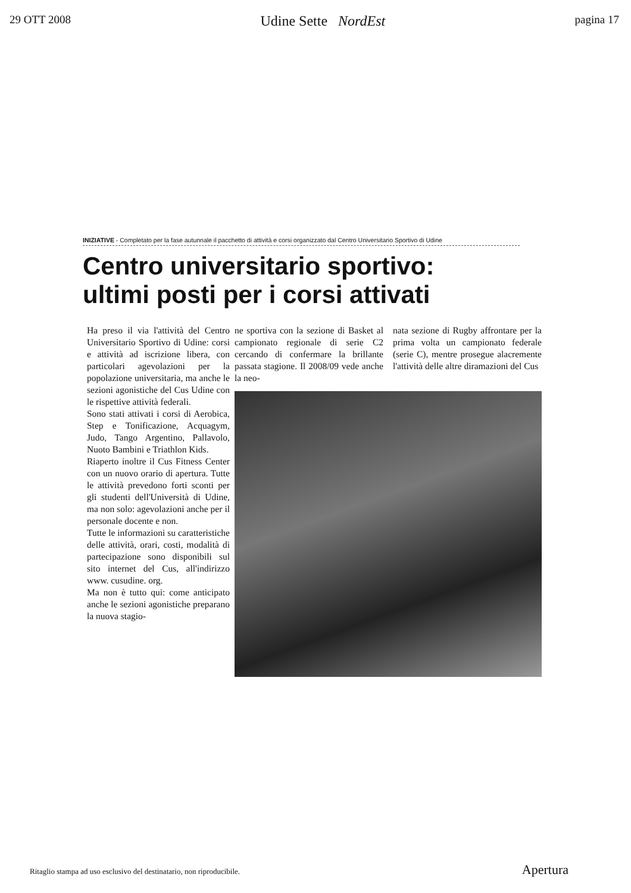29 OTT 2008 Udine Sette NordEst pagina 17
INIZIATIVE - Completato per la fase autunnale il pacchetto di attività e corsi organizzato dal Centro Universitario Sportivo di Udine
Centro universitario sportivo:
ultimi posti per i corsi attivati
Ha preso il via l'attività del Centro Universitario Sportivo di Udine: corsi e attività ad iscrizione libera, con particolari agevolazioni per la popolazione universitaria, ma anche le sezioni agonistiche del Cus Udine con le rispettive attività federali.
Sono stati attivati i corsi di Aerobica, Step e Tonificazione, Acquagym, Judo, Tango Argentino, Pallavolo, Nuoto Bambini e Triathlon Kids.
Riaperto inoltre il Cus Fitness Center con un nuovo orario di apertura. Tutte le attività prevedono forti sconti per gli studenti dell'Università di Udine, ma non solo: agevolazioni anche per il personale docente e non.
Tutte le informazioni su caratteristiche delle attività, orari, costi, modalità di partecipazione sono disponibili sul sito internet del Cus, all'indirizzo www. cusudine. org.
Ma non è tutto qui: come anticipato anche le sezioni agonistiche preparano la nuova stagio-
ne sportiva con la sezione di Basket al campionato regionale di serie C2 cercando di confermare la brillante passata stagione. Il 2008/09 vede anche la neo-
nata sezione di Rugby affrontare per la prima volta un campionato federale (serie C), mentre prosegue alacremente l'attività delle altre diramazioni del Cus
Ritaglio stampa ad uso esclusivo del destinatario, non riproducibile. Apertura